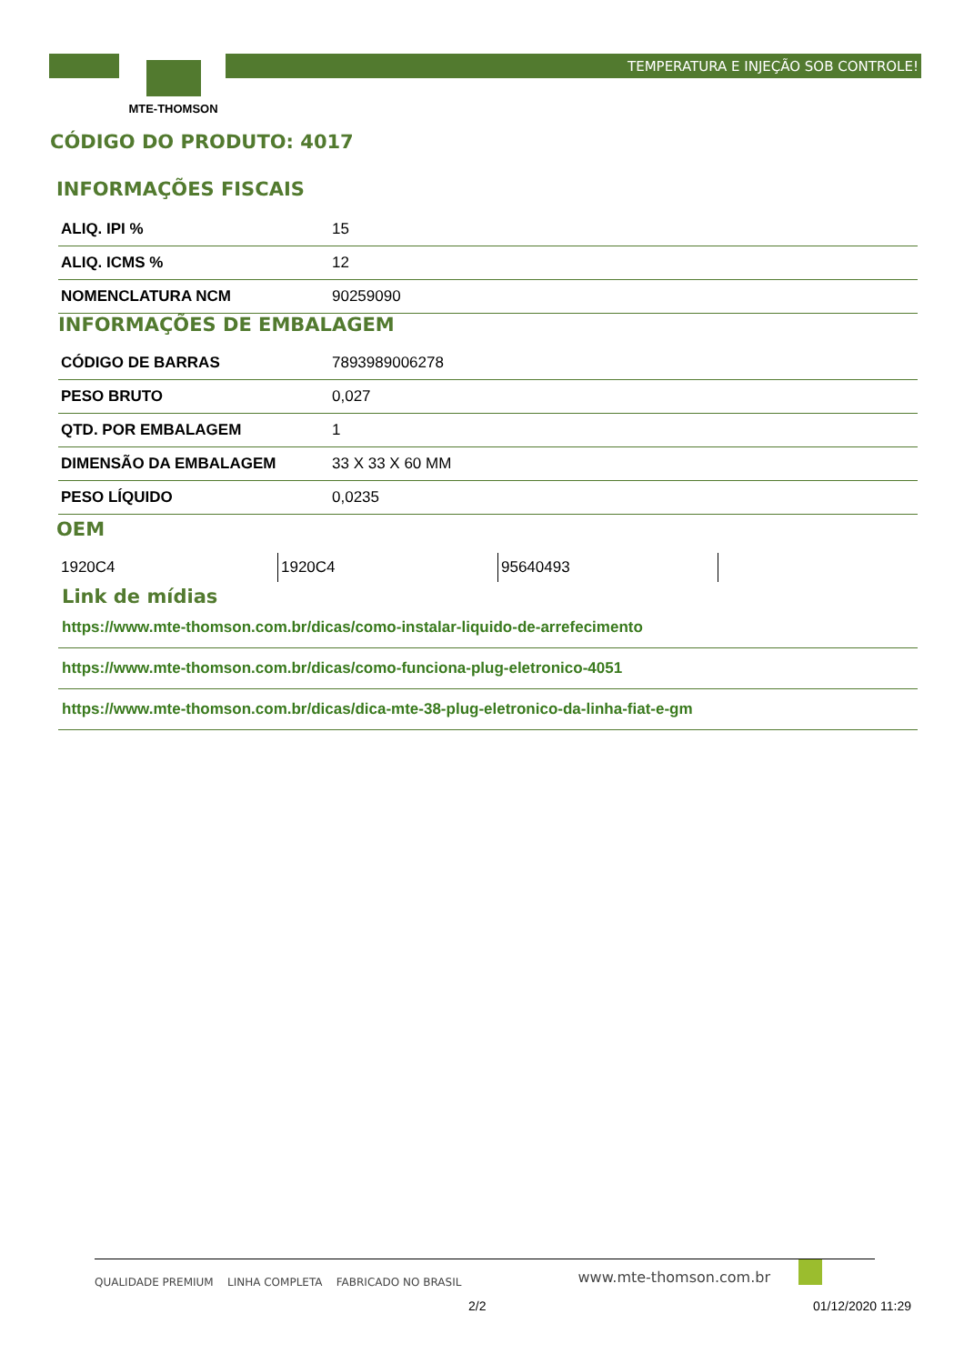TEMPERATURA E INJEÇÃO SOB CONTROLE!
MTE-THOMSON
CÓDIGO DO PRODUTO: 4017
INFORMAÇÕES FISCAIS
| ALIQ. IPI % | 15 |
| ALIQ. ICMS % | 12 |
| NOMENCLATURA NCM | 90259090 |
INFORMAÇÕES DE EMBALAGEM
| CÓDIGO DE BARRAS | 7893989006278 |
| PESO BRUTO | 0,027 |
| QTD. POR EMBALAGEM | 1 |
| DIMENSÃO DA EMBALAGEM | 33 X 33 X 60 MM |
| PESO LÍQUIDO | 0,0235 |
OEM
| 1920C4 | 1920C4 | 95640493 |
Link de mídias
https://www.mte-thomson.com.br/dicas/como-instalar-liquido-de-arrefecimento
https://www.mte-thomson.com.br/dicas/como-funciona-plug-eletronico-4051
https://www.mte-thomson.com.br/dicas/dica-mte-38-plug-eletronico-da-linha-fiat-e-gm
QUALIDADE PREMIUM LINHA COMPLETA FABRICADO NO BRASIL
www.mte-thomson.com.br
2/2 01/12/2020 11:29